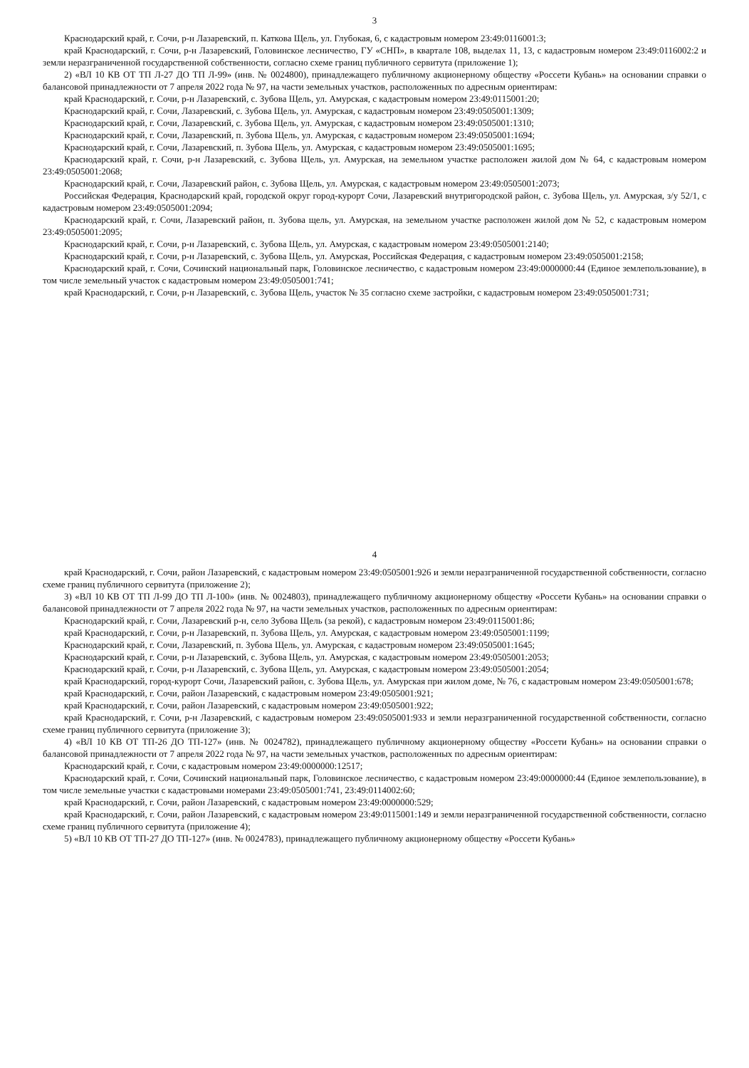3
Краснодарский край, г. Сочи, р-н Лазаревский, п. Каткова Щель, ул. Глубокая, 6, с кадастровым номером 23:49:0116001:3;
край Краснодарский, г. Сочи, р-н Лазаревский, Головинское лесничество, ГУ «СНП», в квартале 108, выделах 11, 13, с кадастровым номером 23:49:0116002:2 и земли неразграниченной государственной собственности, согласно схеме границ публичного сервитута (приложение 1);
2) «ВЛ 10 КВ ОТ ТП Л-27 ДО ТП Л-99» (инв. № 0024800), принадлежащего публичному акционерному обществу «Россети Кубань» на основании справки о балансовой принадлежности от 7 апреля 2022 года № 97, на части земельных участков, расположенных по адресным ориентирам:
край Краснодарский, г. Сочи, р-н Лазаревский, с. Зубова Щель, ул. Амурская, с кадастровым номером 23:49:0115001:20;
Краснодарский край, г. Сочи, Лазаревский, с. Зубова Щель, ул. Амурская, с кадастровым номером 23:49:0505001:1309;
Краснодарский край, г. Сочи, Лазаревский, с. Зубова Щель, ул. Амурская, с кадастровым номером 23:49:0505001:1310;
Краснодарский край, г. Сочи, Лазаревский, п. Зубова Щель, ул. Амурская, с кадастровым номером 23:49:0505001:1694;
Краснодарский край, г. Сочи, Лазаревский, п. Зубова Щель, ул. Амурская, с кадастровым номером 23:49:0505001:1695;
Краснодарский край, г. Сочи, р-н Лазаревский, с. Зубова Щель, ул. Амурская, на земельном участке расположен жилой дом № 64, с кадастровым номером 23:49:0505001:2068;
Краснодарский край, г. Сочи, Лазаревский район, с. Зубова Щель, ул. Амурская, с кадастровым номером 23:49:0505001:2073;
Российская Федерация, Краснодарский край, городской округ город-курорт Сочи, Лазаревский внутригородской район, с. Зубова Щель, ул. Амурская, з/у 52/1, с кадастровым номером 23:49:0505001:2094;
Краснодарский край, г. Сочи, Лазаревский район, п. Зубова щель, ул. Амурская, на земельном участке расположен жилой дом № 52, с кадастровым номером 23:49:0505001:2095;
Краснодарский край, г. Сочи, р-н Лазаревский, с. Зубова Щель, ул. Амурская, с кадастровым номером 23:49:0505001:2140;
Краснодарский край, г. Сочи, р-н Лазаревский, с. Зубова Щель, ул. Амурская, Российская Федерация, с кадастровым номером 23:49:0505001:2158;
Краснодарский край, г. Сочи, Сочинский национальный парк, Головинское лесничество, с кадастровым номером 23:49:0000000:44 (Единое землепользование), в том числе земельный участок с кадастровым номером 23:49:0505001:741;
край Краснодарский, г. Сочи, р-н Лазаревский, с. Зубова Щель, участок № 35 согласно схеме застройки, с кадастровым номером 23:49:0505001:731;
4
край Краснодарский, г. Сочи, район Лазаревский, с кадастровым номером 23:49:0505001:926 и земли неразграниченной государственной собственности, согласно схеме границ публичного сервитута (приложение 2);
3) «ВЛ 10 КВ ОТ ТП Л-99 ДО ТП Л-100» (инв. № 0024803), принадлежащего публичному акционерному обществу «Россети Кубань» на основании справки о балансовой принадлежности от 7 апреля 2022 года № 97, на части земельных участков, расположенных по адресным ориентирам:
Краснодарский край, г. Сочи, Лазаревский р-н, село Зубова Щель (за рекой), с кадастровым номером 23:49:0115001:86;
край Краснодарский, г. Сочи, р-н Лазаревский, п. Зубова Щель, ул. Амурская, с кадастровым номером 23:49:0505001:1199;
Краснодарский край, г. Сочи, Лазаревский, п. Зубова Щель, ул. Амурская, с кадастровым номером 23:49:0505001:1645;
Краснодарский край, г. Сочи, р-н Лазаревский, с. Зубова Щель, ул. Амурская, с кадастровым номером 23:49:0505001:2053;
Краснодарский край, г. Сочи, р-н Лазаревский, с. Зубова Щель, ул. Амурская, с кадастровым номером 23:49:0505001:2054;
край Краснодарский, город-курорт Сочи, Лазаревский район, с. Зубова Щель, ул. Амурская при жилом доме, № 76, с кадастровым номером 23:49:0505001:678;
край Краснодарский, г. Сочи, район Лазаревский, с кадастровым номером 23:49:0505001:921;
край Краснодарский, г. Сочи, район Лазаревский, с кадастровым номером 23:49:0505001:922;
край Краснодарский, г. Сочи, р-н Лазаревский, с кадастровым номером 23:49:0505001:933 и земли неразграниченной государственной собственности, согласно схеме границ публичного сервитута (приложение 3);
4) «ВЛ 10 КВ ОТ ТП-26 ДО ТП-127» (инв. № 0024782), принадлежащего публичному акционерному обществу «Россети Кубань» на основании справки о балансовой принадлежности от 7 апреля 2022 года № 97, на части земельных участков, расположенных по адресным ориентирам:
Краснодарский край, г. Сочи, с кадастровым номером 23:49:0000000:12517;
Краснодарский край, г. Сочи, Сочинский национальный парк, Головинское лесничество, с кадастровым номером 23:49:0000000:44 (Единое землепользование), в том числе земельные участки с кадастровыми номерами 23:49:0505001:741, 23:49:0114002:60;
край Краснодарский, г. Сочи, район Лазаревский, с кадастровым номером 23:49:0000000:529;
край Краснодарский, г. Сочи, район Лазаревский, с кадастровым номером 23:49:0115001:149 и земли неразграниченной государственной собственности, согласно схеме границ публичного сервитута (приложение 4);
5) «ВЛ 10 КВ ОТ ТП-27 ДО ТП-127» (инв. № 0024783), принадлежащего публичному акционерному обществу «Россети Кубань»